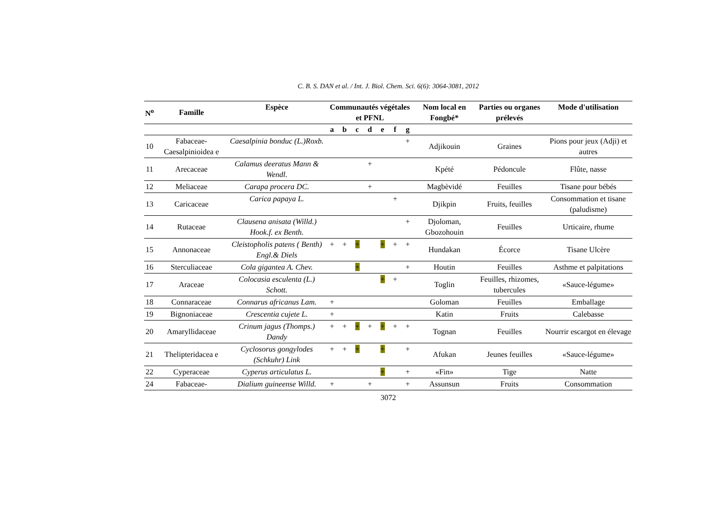C. B. S. DAN et al. / Int. J. Biol. Chem. Sci. 6(6): 3064-3081, 2012
| N<sup>o</sup> | Famille | Espèce | Communautés végétales et PFNL | | | | | | | Nom local en Fongbé* | Parties ou organes prélevés | Mode d'utilisation |
| --- | --- | --- | --- | --- | --- | --- | --- | --- | --- | --- | --- | --- |
| | | | a | b | c | d | e | f | g | | | |
| 10 | Fabaceae-Caesalpinioidea e | Caesalpinia bonduc (L.)Roxb. | | | | | | | + | Adjikouin | Graines | Pions pour jeux (Adji) et autres |
| 11 | Arecaceae | Calamus deeratus Mann & Wendl. | | | | + | | | | Kpété | Pédoncule | Flûte, nasse |
| 12 | Meliaceae | Carapa procera DC. | | | | + | | | | Magbèvidé | Feuilles | Tisane pour bébés |
| 13 | Caricaceae | Carica papaya L. | | | | | | + | | Djikpin | Fruits, feuilles | Consommation et tisane (paludisme) |
| 14 | Rutaceae | Clausena anisata (Willd.) Hook.f. ex Benth. | | | | | | | + | Djoloman, Gbozohouin | Feuilles | Urticaire, rhume |
| 15 | Annonaceae | Cleistopholis patens ( Benth) Engl.& Diels | + | + | + | | + | + | + | Hundakan | Écorce | Tisane Ulcère |
| 16 | Sterculiaceae | Cola gigantea A. Chev. | | | + | | | | + | Houtin | Feuilles | Asthme et palpitations |
| 17 | Araceae | Colocasia esculenta (L.) Schott. | | | | | + | + | | Toglin | Feuilles, rhizomes, tubercules | «Sauce-légume» |
| 18 | Connaraceae | Connarus africanus Lam. | + | | | | | | | Goloman | Feuilles | Emballage |
| 19 | Bignoniaceae | Crescentia cujete L. | + | | | | | | | Katin | Fruits | Calebasse |
| 20 | Amaryllidaceae | Crinum jagus (Thomps.) Dandy | + | + | + | + | + | + | + | Tognan | Feuilles | Nourrir escargot en élevage |
| 21 | Thelipteridacea e | Cyclosorus gongylodes (Schkuhr) Link | + | + | + | | + | | + | Afukan | Jeunes feuilles | «Sauce-légume» |
| 22 | Cyperaceae | Cyperus articulatus L. | | | | | + | | + | «Fin» | Tige | Natte |
| 24 | Fabaceae- | Dialium guineense Willd. | + | | | + | | | + | Assunsun | Fruits | Consommation |
3072